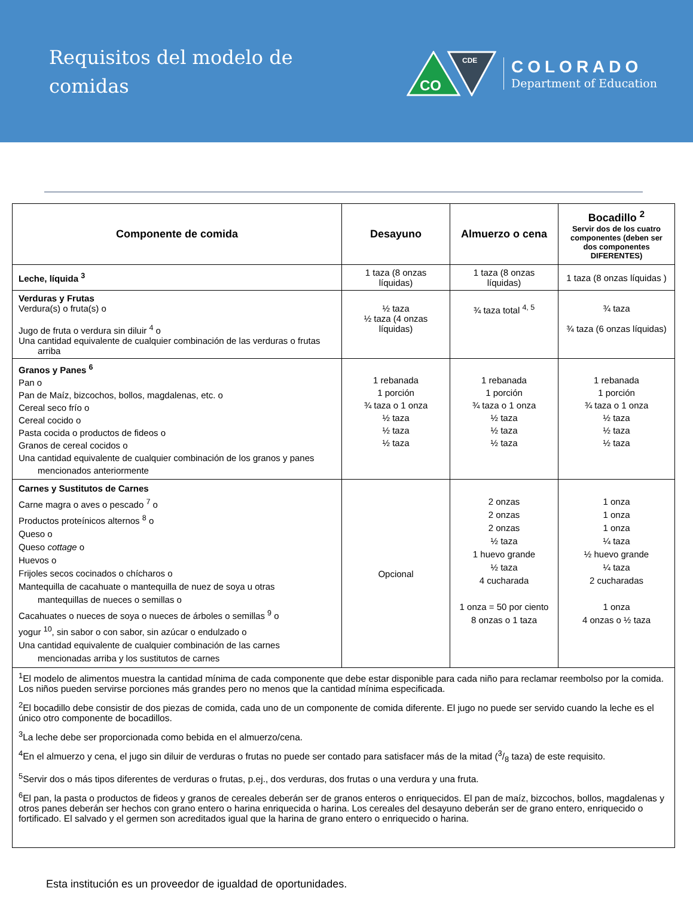Requisitos del modelo de
comidas
CO
CDE
COLORADO
Department of Education
| Componente de comida | Desayuno | Almuerzo o cena | Bocadillo <sup>2</sup> Servir dos de los cuatro componentes (deben ser dos componentes DIFERENTES) |
| --- | --- | --- | --- |
| Leche, líquida <sup>3</sup> | 1 taza (8 onzas líquidas) | 1 taza (8 onzas líquidas) | 1 taza (8 onzas líquidas ) |
| Verduras y Frutas Verdura(s) o fruta(s) o Jugo de fruta o verdura sin diluir <sup>4</sup> o Una cantidad equivalente de cualquier combinación de las verduras o frutas arriba | ½ taza ½ taza (4 onzas líquidas) | ¾ taza total <sup>4, 5</sup> | ¾ taza ¾ taza (6 onzas líquidas) |
| Granos y Panes <sup>6</sup> Pan o Pan de Maíz, bizcochos, bollos, magdalenas, etc. o Cereal seco frío o Cereal cocido o Pasta cocida o productos de fideos o Granos de cereal cocidos o Una cantidad equivalente de cualquier combinación de los granos y panes mencionados anteriormente | 1 rebanada 1 porción ¾ taza o 1 onza ½ taza ½ taza ½ taza | 1 rebanada 1 porción ¾ taza o 1 onza ½ taza ½ taza ½ taza | 1 rebanada 1 porción ¾ taza o 1 onza ½ taza ½ taza ½ taza |
| Carnes y Sustitutos de Carnes Carne magra o aves o pescado <sup>7</sup> o Productos proteínicos alternos <sup>8</sup> o Queso o Queso cottage o Huevos o Frijoles secos cocinados o chícharos o Mantequilla de cacahuate o mantequilla de nuez de soya u otras mantequillas de nueces o semillas o Cacahuates o nueces de soya o nueces de árboles o semillas <sup>9</sup> o yogur <sup>10</sup>, sin sabor o con sabor, sin azúcar o endulzado o Una cantidad equivalente de cualquier combinación de las carnes mencionadas arriba y los sustitutos de carnes | Opcional | 2 onzas 2 onzas 2 onzas ½ taza 1 huevo grande ½ taza 4 cucharada 1 onza = 50 por ciento 8 onzas o 1 taza | 1 onza 1 onza 1 onza ¼ taza ½ huevo grande ¼ taza 2 cucharadas 1 onza 4 onzas o ½ taza |
| <sup>1</sup> El modelo de alimentos muestra la cantidad mínima de cada componente que debe estar disponible para cada niño para reclamar reembolso por la comida. Los niños pueden servirse porciones más grandes pero no menos que la cantidad mínima especificada. <sup>2</sup> El bocadillo debe consistir de dos piezas de comida, cada uno de un componente de comida diferente. El jugo no puede ser servido cuando la leche es el único otro componente de bocadillos. <sup>3</sup> La leche debe ser proporcionada como bebida en el almuerzo/cena. <sup>4</sup> En el almuerzo y cena, el jugo sin diluir de verduras o frutas no puede ser contado para satisfacer más de la mitad (3/8 taza) de este requisito. <sup>5</sup> Servir dos o más tipos diferentes de verduras o frutas, p.ej., dos verduras, dos frutas o una verdura y una fruta. <sup>6</sup> El pan, la pasta o productos de fideos y granos de cereales deberán ser de granos enteros o enriquecidos. El pan de maíz, bizcochos, bollos, magdalenas y otros panes deberán ser hechos con grano entero o harina enriquecida o harina. Los cereales del desayuno deberán ser de grano entero, enriquecido o fortificado. El salvado y el germen son acreditados igual que la harina de grano entero o enriquecido o harina. | | | |
Esta institución es un proveedor de igualdad de oportunidades.